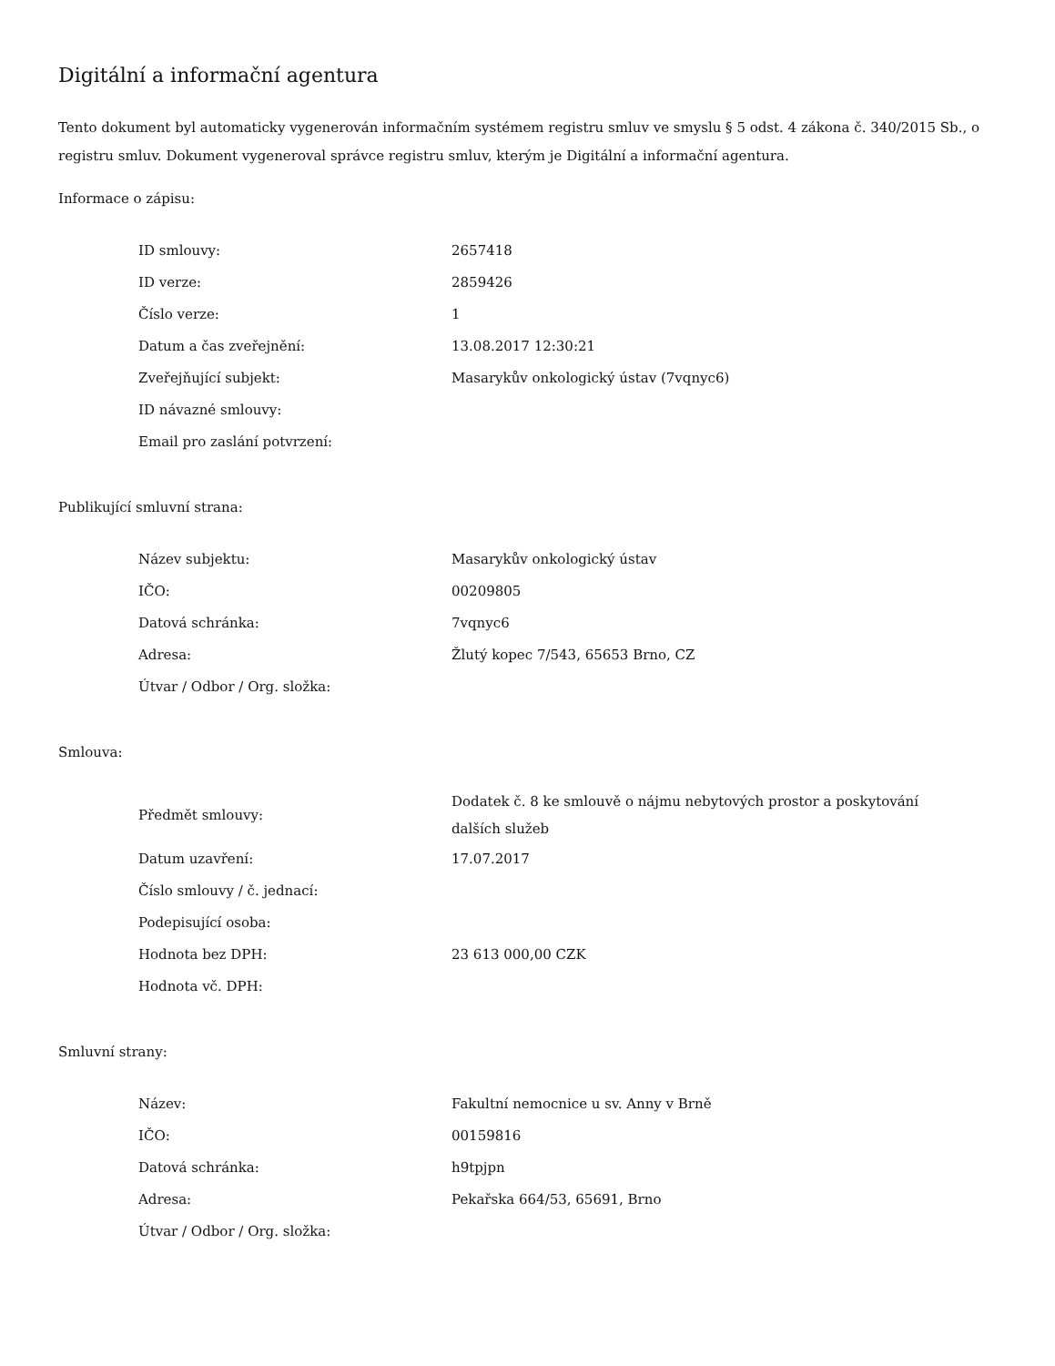Digitální a informační agentura
Tento dokument byl automaticky vygenerován informačním systémem registru smluv ve smyslu § 5 odst. 4 zákona č. 340/2015 Sb., o registru smluv. Dokument vygeneroval správce registru smluv, kterým je Digitální a informační agentura.
Informace o zápisu:
| ID smlouvy: | 2657418 |
| ID verze: | 2859426 |
| Číslo verze: | 1 |
| Datum a čas zveřejnění: | 13.08.2017 12:30:21 |
| Zveřejňující subjekt: | Masarykův onkologický ústav (7vqnyc6) |
| ID návazné smlouvy: | |
| Email pro zaslání potvrzení: | |
Publikující smluvní strana:
| Název subjektu: | Masarykův onkologický ústav |
| IČO: | 00209805 |
| Datová schránka: | 7vqnyc6 |
| Adresa: | Žlutý kopec 7/543, 65653 Brno, CZ |
| Útvar / Odbor / Org. složka: | |
Smlouva:
| Předmět smlouvy: | Dodatek č. 8 ke smlouvě o nájmu nebytových prostor a poskytování dalších služeb |
| Datum uzavření: | 17.07.2017 |
| Číslo smlouvy / č. jednací: | |
| Podepisující osoba: | |
| Hodnota bez DPH: | 23 613 000,00 CZK |
| Hodnota vč. DPH: | |
Smluvní strany:
| Název: | Fakultní nemocnice u sv. Anny v Brně |
| IČO: | 00159816 |
| Datová schránka: | h9tpjpn |
| Adresa: | Pekařska 664/53, 65691, Brno |
| Útvar / Odbor / Org. složka: | |